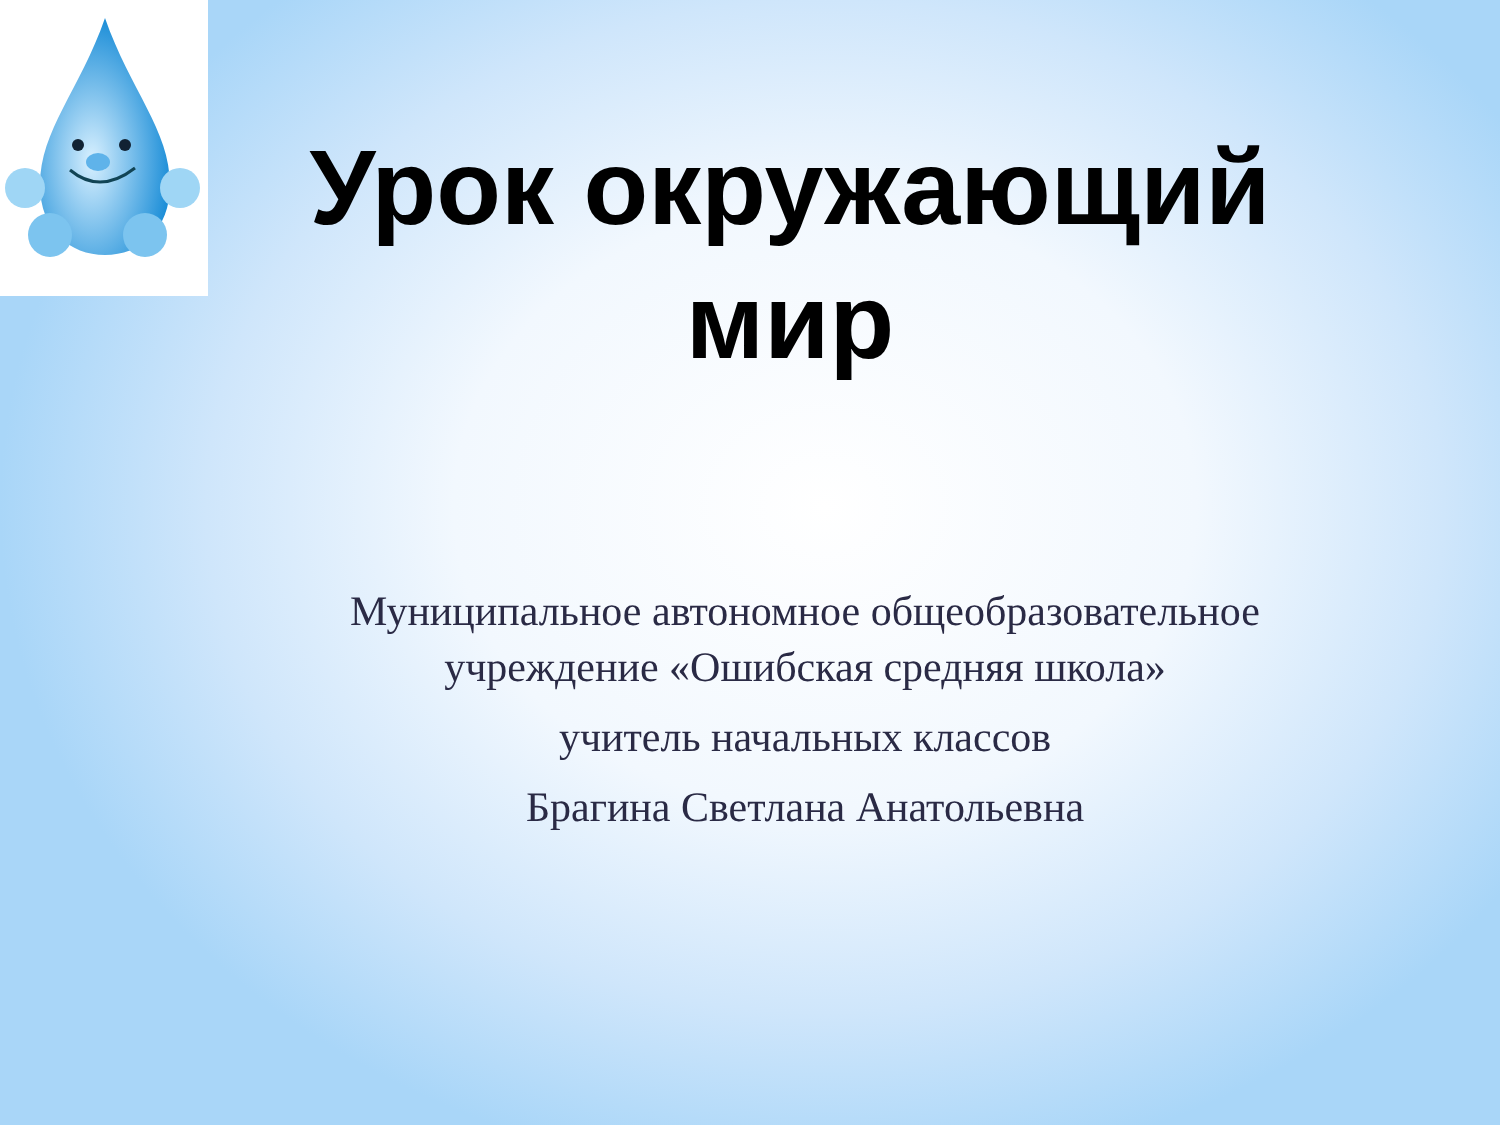Урок окружающий
мир
Муниципальное автономное общеобразовательное учреждение «Ошибская средняя школа»
учитель начальных классов
Брагина Светлана Анатольевна